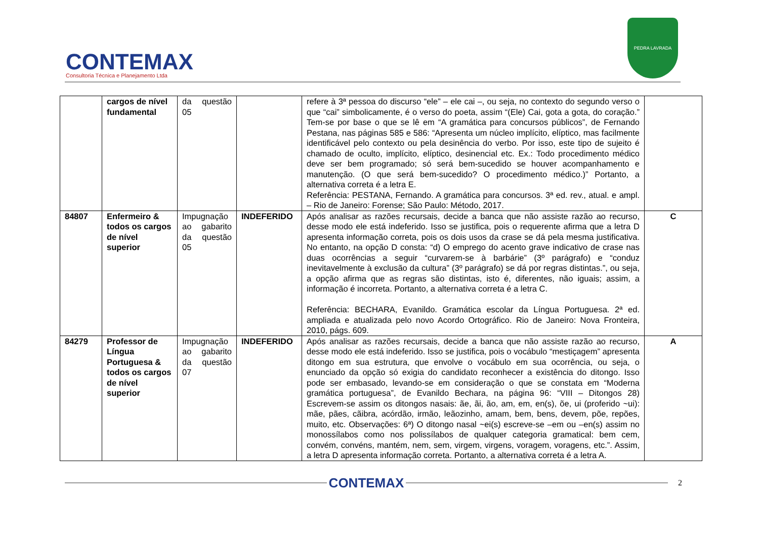CONTEMAX
Consultoria Técnica e Planejamento Ltda
PEDRA LAVRADA
| | cargos de nível fundamental | da questão 05 | | refere à 3ª pessoa do discurso “ele” – ele cai –, ou seja, no contexto do segundo verso o que “cai” simbolicamente, é o verso do poeta, assim “(Ele) Cai, gota a gota, do coração.” Tem-se por base o que se lê em “A gramática para concursos públicos”, de Fernando Pestana, nas páginas 585 e 586: “Apresenta um núcleo implícito, elíptico, mas facilmente identificável pelo contexto ou pela desinência do verbo. Por isso, este tipo de sujeito é chamado de oculto, implícito, elíptico, desinencial etc. Ex.: Todo procedimento médico deve ser bem programado; só será bem-sucedido se houver acompanhamento e manutenção. (O que será bem-sucedido? O procedimento médico.)” Portanto, a alternativa correta é a letra E. Referência: PESTANA, Fernando. A gramática para concursos. 3ª ed. rev., atual. e ampl. – Rio de Janeiro: Forense; São Paulo: Método, 2017. | |
| 84807 | Enfermeiro & todos os cargos de nível superior | Impugnação ao gabarito da questão 05 | INDEFERIDO | Após analisar as razões recursais, decide a banca que não assiste razão ao recurso, desse modo ele está indeferido. Isso se justifica, pois o requerente afirma que a letra D apresenta informação correta, pois os dois usos da crase se dá pela mesma justificativa. No entanto, na opção D consta: “d) O emprego do acento grave indicativo de crase nas duas ocorrências a seguir “curvarem-se à barbárie” (3º parágrafo) e “conduz inevitavelmente à exclusão da cultura” (3º parágrafo) se dá por regras distintas.”, ou seja, a opção afirma que as regras são distintas, isto é, diferentes, não iguais; assim, a informação é incorreta. Portanto, a alternativa correta é a letra C. Referência: BECHARA, Evanildo. Gramática escolar da Língua Portuguesa. 2ª ed. ampliada e atualizada pelo novo Acordo Ortográfico. Rio de Janeiro: Nova Fronteira, 2010, págs. 609. | C |
| 84279 | Professor de Língua Portuguesa & todos os cargos de nível superior | Impugnação ao gabarito da questão 07 | INDEFERIDO | Após analisar as razões recursais, decide a banca que não assiste razão ao recurso, desse modo ele está indeferido. Isso se justifica, pois o vocábulo “mestiçagem” apresenta ditongo em sua estrutura, que envolve o vocábulo em sua ocorrência, ou seja, o enunciado da opção só exigia do candidato reconhecer a existência do ditongo. Isso pode ser embasado, levando-se em consideração o que se constata em “Moderna gramática portuguesa”, de Evanildo Bechara, na página 96: “VIII – Ditongos 28) Escrevem-se assim os ditongos nasais: ãe, ãi, ão, am, em, en(s), õe, ui (proferido ~ui): mãe, pães, cãibra, acórdão, irmão, leãozinho, amam, bem, bens, devem, põe, repões, muito, etc. Observações: 6ª) O ditongo nasal ~ei(s) escreve-se –em ou –en(s) assim no monossílabos como nos polissílabos de qualquer categoria gramatical: bem cem, convém, convéns, mantém, nem, sem, virgem, virgens, voragem, voragens, etc.”. Assim, a letra D apresenta informação correta. Portanto, a alternativa correta é a letra A. | A |
CONTEMAX
2